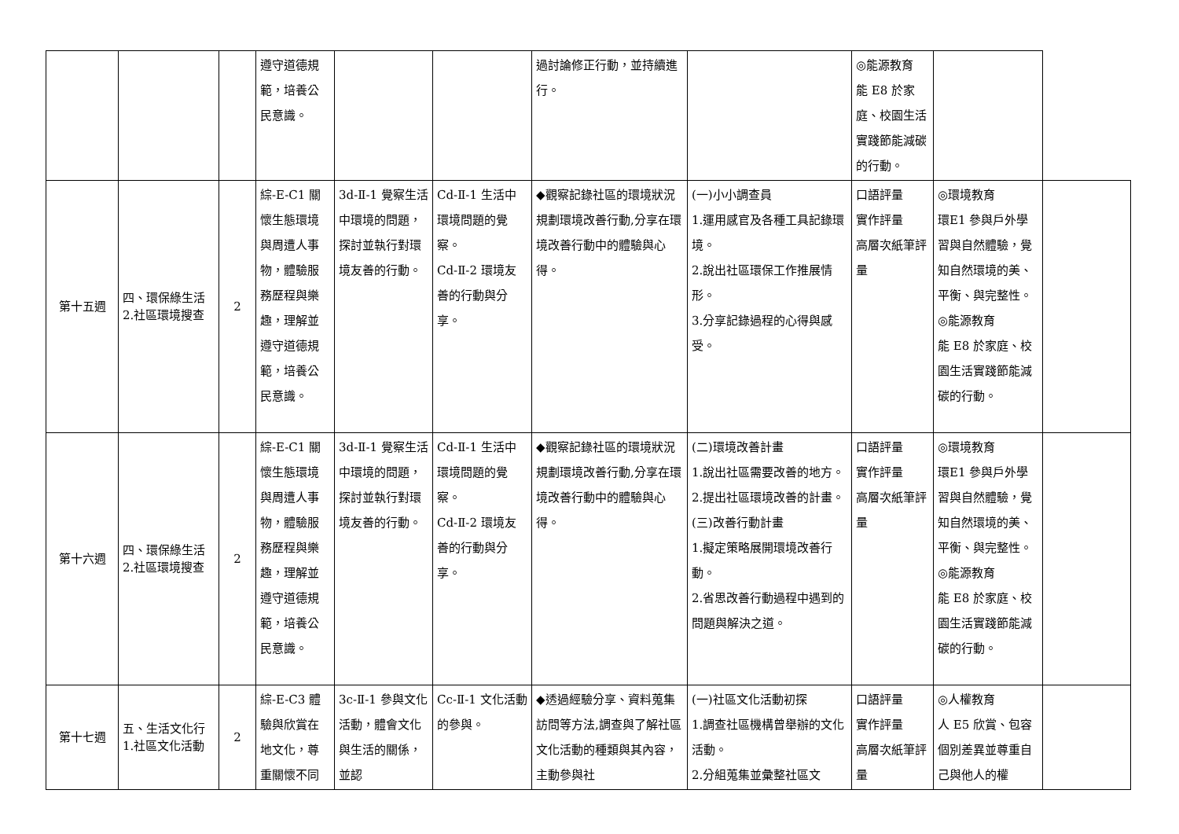| | | | 遵守道德規範，培養公民意識。 | | | 過討論修正行動，並持續進行。 | | ◎能源教育 能 E8 於家庭、校園生活實踐節能減碳的行動。 | | |
| 第十五週 | 四、環保綠生活 2.社區環境搜查 | 2 | 綜-E-C1 關懷生態環境與周遭人事物，體驗服務歷程與樂趣，理解並遵守道德規範，培養公民意識。 | 3d-Ⅱ-1 覺察生活中環境的問題，探討並執行對環境友善的行動。 | Cd-Ⅱ-1 生活中環境問題的覺察。 Cd-Ⅱ-2 環境友善的行動與分享。 | ◆觀察記錄社區的環境狀況規劃環境改善行動,分享在環境改善行動中的體驗與心得。 | (一)小小調查員 1.運用感官及各種工具記錄環境。 2.說出社區環保工作推展情形。 3.分享記錄過程的心得與感受。 | 口語評量 實作評量 高層次紙筆評量 | ◎環境教育 環E1 參與戶外學習與自然體驗，覺知自然環境的美、平衡、與完整性。 ◎能源教育 能 E8 於家庭、校園生活實踐節能減碳的行動。 | |
| 第十六週 | 四、環保綠生活 2.社區環境搜查 | 2 | 綜-E-C1 關懷生態環境與周遭人事物，體驗服務歷程與樂趣，理解並遵守道德規範，培養公民意識。 | 3d-Ⅱ-1 覺察生活中環境的問題，探討並執行對環境友善的行動。 | Cd-Ⅱ-1 生活中環境問題的覺察。 Cd-Ⅱ-2 環境友善的行動與分享。 | ◆觀察記錄社區的環境狀況規劃環境改善行動,分享在環境改善行動中的體驗與心得。 | (二)環境改善計畫 1.說出社區需要改善的地方。 2.提出社區環境改善的計畫。 (三)改善行動計畫 1.擬定策略展開環境改善行動。 2.省思改善行動過程中遇到的問題與解決之道。 | 口語評量 實作評量 高層次紙筆評量 | ◎環境教育 環E1 參與戶外學習與自然體驗，覺知自然環境的美、平衡、與完整性。 ◎能源教育 能 E8 於家庭、校園生活實踐節能減碳的行動。 | |
| 第十七週 | 五、生活文化行 1.社區文化活動 | 2 | 綜-E-C3 體驗與欣賞在地文化，尊重關懷不同 | 3c-Ⅱ-1 參與文化活動，體會文化與生活的關係，並認 | Cc-Ⅱ-1 文化活動的參與。 | ◆透過經驗分享、資料蒐集訪問等方法,調查與了解社區文化活動的種類與其內容，主動參與社 | (一)社區文化活動初探 1.調查社區機構曾舉辦的文化活動。 2.分組蒐集並彙整社區文 | 口語評量 實作評量 高層次紙筆評量 | ◎人權教育 人 E5 欣賞、包容個別差異並尊重自己與他人的權 | |